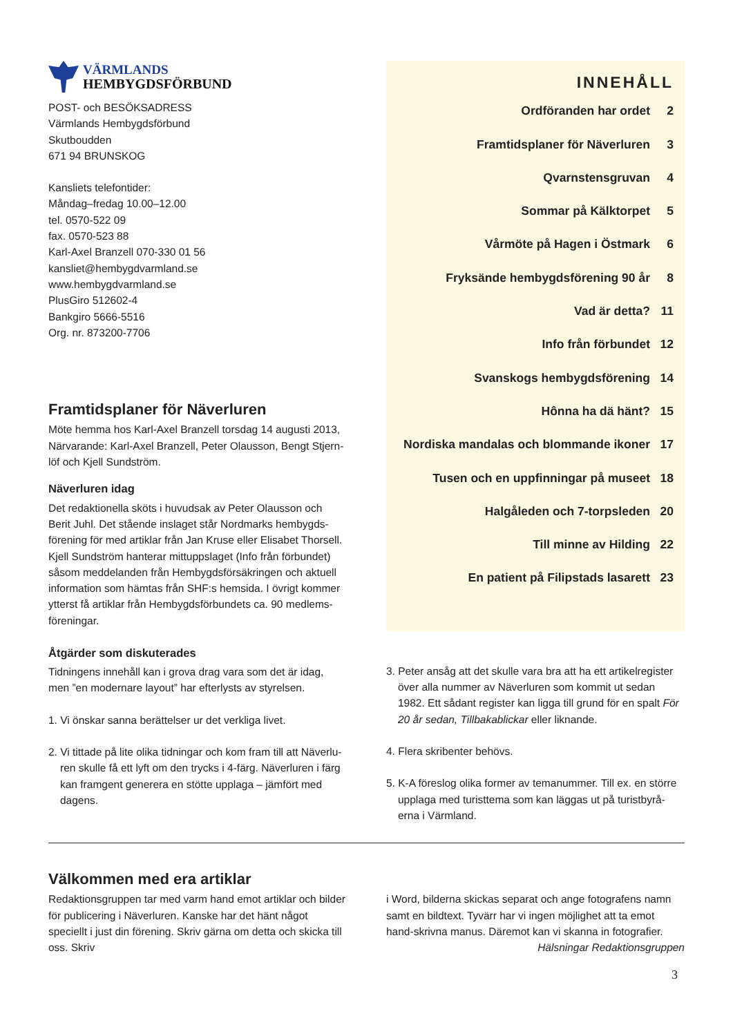VÄRMLANDS
HEMBYGDSFÖRBUND
POST- och BESÖKSADRESS
Värmlands Hembygdsförbund
Skutboudden
671 94 BRUNSKOG
Kansliets telefontider:
Måndag–fredag 10.00–12.00
tel. 0570-522 09
fax. 0570-523 88
Karl-Axel Branzell 070-330 01 56
kansliet@hembygdvarmland.se
www.hembygdvarmland.se
PlusGiro 512602-4
Bankgiro 5666-5516
Org. nr. 873200-7706
Framtidsplaner för Näverluren
Möte hemma hos Karl-Axel Branzell torsdag 14 augusti 2013, Närvarande: Karl-Axel Branzell, Peter Olausson, Bengt Stjern-löf och Kjell Sundström.
Näverluren idag
Det redaktionella sköts i huvudsak av Peter Olausson och Berit Juhl. Det stående inslaget står Nordmarks hembygds-förening för med artiklar från Jan Kruse eller Elisabet Thorsell. Kjell Sundström hanterar mittuppslaget (Info från förbundet) såsom meddelanden från Hembygdsförsäkringen och aktuell information som hämtas från SHF:s hemsida. I övrigt kommer ytterst få artiklar från Hembygdsförbundets ca. 90 medlems-föreningar.
INNEHÅLL
Ordföranden har ordet 2
Framtidsplaner för Näverluren 3
Qvarnstensgruvan 4
Sommar på Kälktorpet 5
Vårmöte på Hagen i Östmark 6
Fryksände hembygdsförening 90 år 8
Vad är detta? 11
Info från förbundet 12
Svanskogs hembygdsförening 14
Hônna ha dä hänt? 15
Nordiska mandalas och blommande ikoner 17
Tusen och en uppfinningar på museet 18
Halgåleden och 7-torpsleden 20
Till minne av Hilding 22
En patient på Filipstads lasarett 23
Åtgärder som diskuterades
Tidningens innehåll kan i grova drag vara som det är idag, men ”en modernare layout” har efterlysts av styrelsen.
1. Vi önskar sanna berättelser ur det verkliga livet.
2. Vi tittade på lite olika tidningar och kom fram till att Näverlu-ren skulle få ett lyft om den trycks i 4-färg. Näverluren i färg kan framgent generera en stötte upplaga – jämfört med dagens.
3. Peter ansåg att det skulle vara bra att ha ett artikelregister över alla nummer av Näverluren som kommit ut sedan 1982. Ett sådant register kan ligga till grund för en spalt För 20 år sedan, Tillbakablickar eller liknande.
4. Flera skribenter behövs.
5. K-A föreslog olika former av temanummer. Till ex. en större upplaga med turisttema som kan läggas ut på turistbyrå-erna i Värmland.
Välkommen med era artiklar
Redaktionsgruppen tar med varm hand emot artiklar och bilder för publicering i Näverluren. Kanske har det hänt något speciellt i just din förening. Skriv gärna om detta och skicka till oss. Skriv
i Word, bilderna skickas separat och ange fotografens namn samt en bildtext. Tyvärr har vi ingen möjlighet att ta emot hand-skrivna manus. Däremot kan vi skanna in fotografier.
Hälsningar Redaktionsgruppen
3